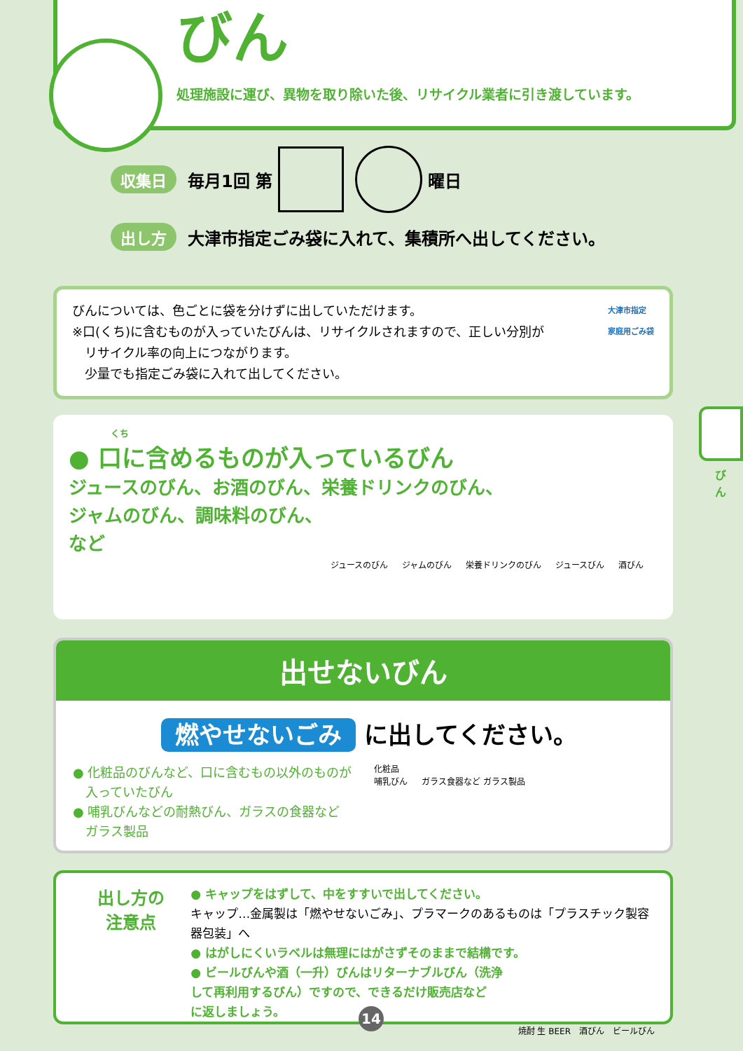びん
処理施設に運び、異物を取り除いた後、リサイクル業者に引き渡しています。
収集日 毎月1回 第 曜日
出し方 大津市指定ごみ袋に入れて、集積所へ出してください。
びんについては、色ごとに袋を分けずに出していただけます。
※口(くち)に含むものが入っていたびんは、リサイクルされますので、正しい分別が
　リサイクル率の向上につながります。
　少量でも指定ごみ袋に入れて出してください。
大津市指定
家庭用ごみ袋
くち
● 口に含めるものが入っているびん
ジュースのびん、お酒のびん、栄養ドリンクのびん、
ジャムのびん、調味料のびん、
など
ジュースのびん ジャムのびん 栄養ドリンクのびん ジュースびん 酒びん
出せないびん
燃やせないごみ に出してください。
● 化粧品のびんなど、口に含むもの以外のものが
　入っていたびん
● 哺乳びんなどの耐熱びん、ガラスの食器など
　ガラス製品
化粧品
哺乳びん ガラス食器など ガラス製品
出し方の
注意点
● キャップをはずして、中をすすいで出してください。
キャップ…金属製は「燃やせないごみ」、プラマークのあるものは「プラスチック製容器包装」へ
● はがしにくいラベルは無理にはがさずそのままで結構です。
● ビールびんや酒（一升）びんはリターナブルびん（洗浄
して再利用するびん）ですので、できるだけ販売店など
に返しましょう。
焼酎 生 BEER　酒びん　ビールびん
びん
14